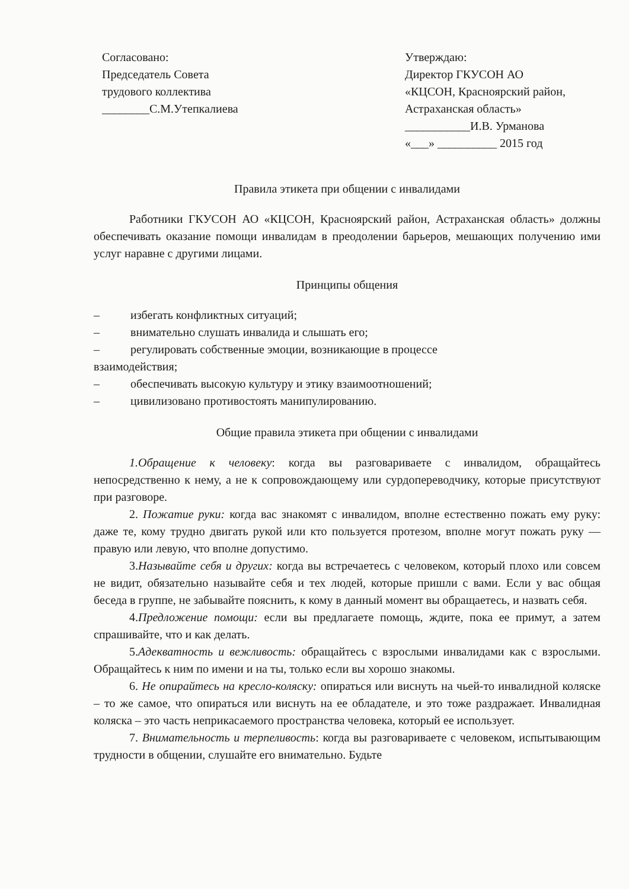Согласовано:
Председатель Совета
трудового коллектива
________С.М.Утепкалиева
Утверждаю:
Директор ГКУСОН АО
«КЦСОН, Красноярский район,
Астраханская область»
___________И.В. Урманова
«___» __________ 2015 год
Правила этикета при общении с инвалидами
Работники ГКУСОН АО «КЦСОН, Красноярский район, Астраханская область» должны обеспечивать оказание помощи инвалидам в преодолении барьеров, мешающих получению ими услуг наравне с другими лицами.
Принципы общения
– избегать конфликтных ситуаций;
– внимательно слушать инвалида и слышать его;
– регулировать собственные эмоции, возникающие в процессе
взаимодействия;
– обеспечивать высокую культуру и этику взаимоотношений;
– цивилизовано противостоять манипулированию.
Общие правила этикета при общении с инвалидами
1.Обращение к человеку: когда вы разговариваете с инвалидом, обращайтесь непосредственно к нему, а не к сопровождающему или сурдопереводчику, которые присутствуют при разговоре.
2. Пожатие руки: когда вас знакомят с инвалидом, вполне естественно пожать ему руку: даже те, кому трудно двигать рукой или кто пользуется протезом, вполне могут пожать руку — правую или левую, что вполне допустимо.
3.Называйте себя и других: когда вы встречаетесь с человеком, который плохо или совсем не видит, обязательно называйте себя и тех людей, которые пришли с вами. Если у вас общая беседа в группе, не забывайте пояснить, к кому в данный момент вы обращаетесь, и назвать себя.
4.Предложение помощи: если вы предлагаете помощь, ждите, пока ее примут, а затем спрашивайте, что и как делать.
5.Адекватность и вежливость: обращайтесь с взрослыми инвалидами как с взрослыми. Обращайтесь к ним по имени и на ты, только если вы хорошо знакомы.
6. Не опирайтесь на кресло-коляску: опираться или виснуть на чьей-то инвалидной коляске – то же самое, что опираться или виснуть на ее обладателе, и это тоже раздражает. Инвалидная коляска – это часть неприкасаемого пространства человека, который ее использует.
7. Внимательность и терпеливость: когда вы разговариваете с человеком, испытывающим трудности в общении, слушайте его внимательно. Будьте